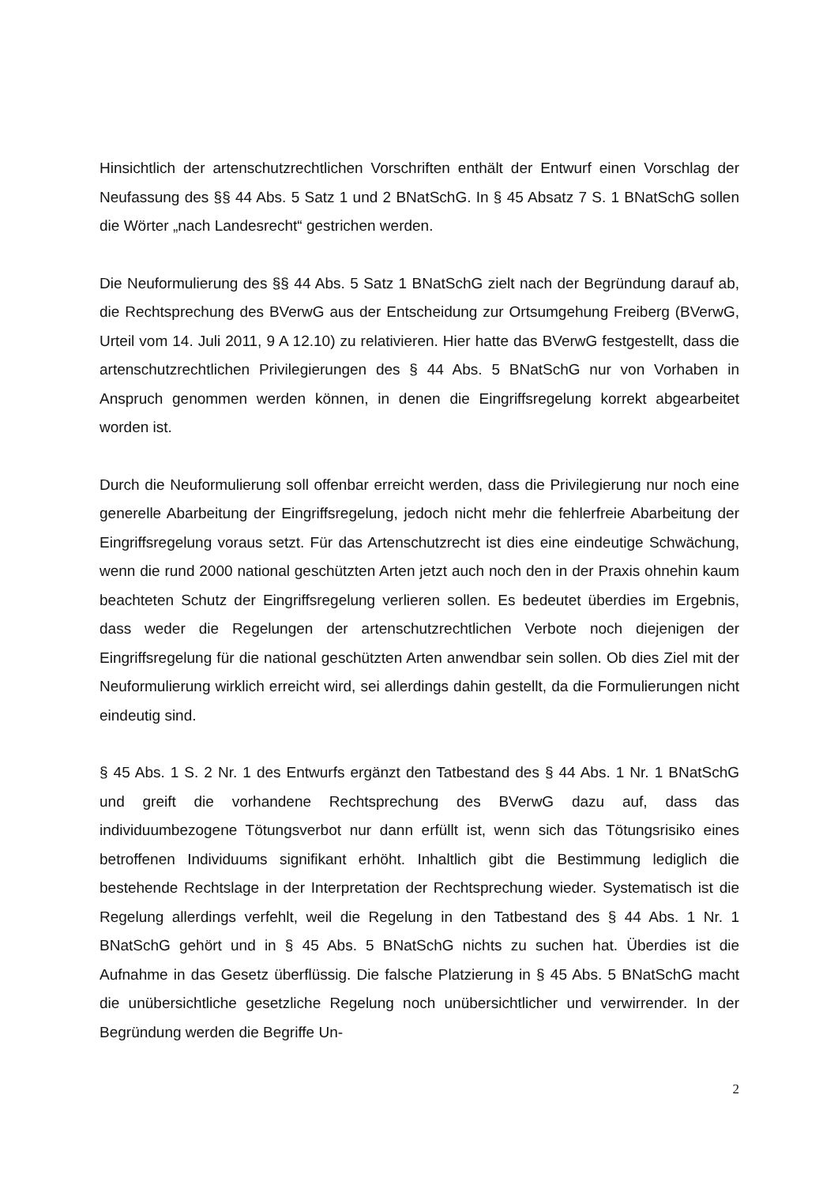Hinsichtlich der artenschutzrechtlichen Vorschriften enthält der Entwurf einen Vorschlag der Neufassung des §§ 44 Abs. 5 Satz 1 und 2 BNatSchG. In § 45 Absatz 7 S. 1 BNatSchG sollen die Wörter „nach Landesrecht“ gestrichen werden.
Die Neuformulierung des §§ 44 Abs. 5 Satz 1 BNatSchG zielt nach der Begründung darauf ab, die Rechtsprechung des BVerwG aus der Entscheidung zur Ortsumgehung Freiberg (BVerwG, Urteil vom 14. Juli 2011, 9 A 12.10) zu relativieren. Hier hatte das BVerwG festgestellt, dass die artenschutzrechtlichen Privilegierungen des § 44 Abs. 5 BNatSchG nur von Vorhaben in Anspruch genommen werden können, in denen die Eingriffsregelung korrekt abgearbeitet worden ist.
Durch die Neuformulierung soll offenbar erreicht werden, dass die Privilegierung nur noch eine generelle Abarbeitung der Eingriffsregelung, jedoch nicht mehr die fehlerfreie Abarbeitung der Eingriffsregelung voraus setzt. Für das Artenschutzrecht ist dies eine eindeutige Schwächung, wenn die rund 2000 national geschützten Arten jetzt auch noch den in der Praxis ohnehin kaum beachteten Schutz der Eingriffsregelung verlieren sollen. Es bedeutet überdies im Ergebnis, dass weder die Regelungen der artenschutzrechtlichen Verbote noch diejenigen der Eingriffsregelung für die national geschützten Arten anwendbar sein sollen. Ob dies Ziel mit der Neuformulierung wirklich erreicht wird, sei allerdings dahin gestellt, da die Formulierungen nicht eindeutig sind.
§ 45 Abs. 1 S. 2 Nr. 1 des Entwurfs ergänzt den Tatbestand des § 44 Abs. 1 Nr. 1 BNatSchG und greift die vorhandene Rechtsprechung des BVerwG dazu auf, dass das individuumbezogene Tötungsverbot nur dann erfüllt ist, wenn sich das Tötungsrisiko eines betroffenen Individuums signifikant erhöht. Inhaltlich gibt die Bestimmung lediglich die bestehende Rechtslage in der Interpretation der Rechtsprechung wieder. Systematisch ist die Regelung allerdings verfehlt, weil die Regelung in den Tatbestand des § 44 Abs. 1 Nr. 1 BNatSchG gehört und in § 45 Abs. 5 BNatSchG nichts zu suchen hat. Überdies ist die Aufnahme in das Gesetz überflüssig. Die falsche Platzierung in § 45 Abs. 5 BNatSchG macht die unübersichtliche gesetzliche Regelung noch unübersichtlicher und verwirrender. In der Begründung werden die Begriffe Un-
2